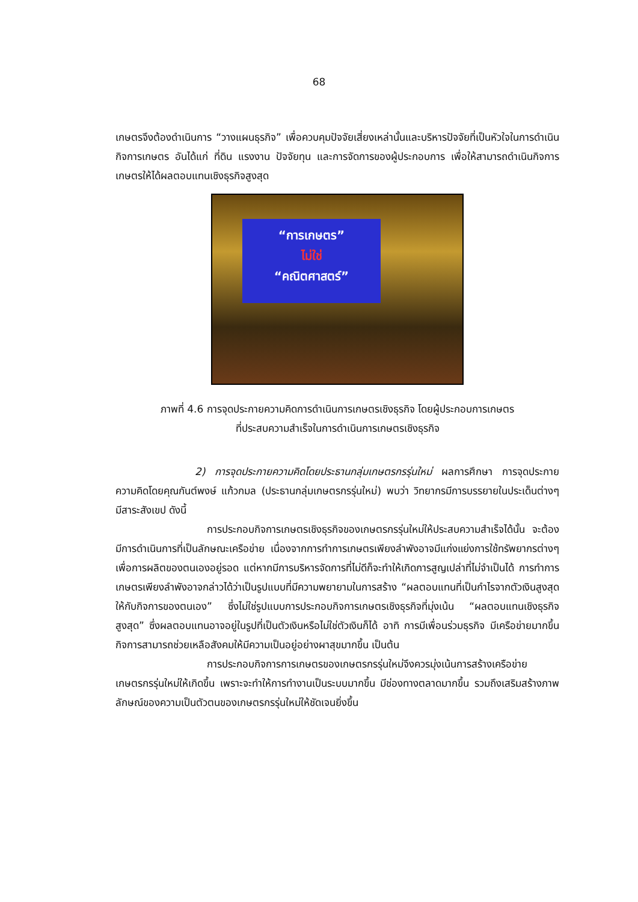68
เกษตรจึงต้องดำเนินการ “วางแผนธุรกิจ” เพื่อควบคุมปัจจัยเสี่ยงเหล่านั้นและบริหารปัจจัยที่เป็นหัวใจในการดำเนินกิจการเกษตร อันได้แก่ ที่ดิน แรงงาน ปัจจัยทุน และการจัดการของผู้ประกอบการ เพื่อให้สามารถดำเนินกิจการเกษตรให้ได้ผลตอบแทนเชิงธุรกิจสูงสุด
“การเกษตร”
ไม่ใช่
“คณิตศาสตร์”
ภาพที่ 4.6 การจุดประกายความคิดการดำเนินการเกษตรเชิงธุรกิจ โดยผู้ประกอบการเกษตร
ที่ประสบความสำเร็จในการดำเนินการเกษตรเชิงธุรกิจ
2) การจุดประกายความคิดโดยประธานกลุ่มเกษตรกรรุ่นใหม่ ผลการศึกษา การจุดประกายความคิดโดยคุณกันต์พงษ์ แก้วกมล (ประธานกลุ่มเกษตรกรรุ่นใหม่) พบว่า วิทยากรมีการบรรยายในประเด็นต่างๆ มีสาระสังเขป ดังนี้
การประกอบกิจการเกษตรเชิงธุรกิจของเกษตรกรรุ่นใหม่ให้ประสบความสำเร็จได้นั้น จะต้องมีการดำเนินการที่เป็นลักษณะเครือข่าย เนื่องจากการทำการเกษตรเพียงลำพังอาจมีแก่งแย่งการใช้ทรัพยากรต่างๆ เพื่อการผลิตของตนเองอยู่รอด แต่หากมีการบริหารจัดการที่ไม่ดีก็จะทำให้เกิดการสูญเปล่าที่ไม่จำเป็นได้ การทำการเกษตรเพียงลำพังอาจกล่าวได้ว่าเป็นรูปแบบที่มีความพยายามในการสร้าง “ผลตอบแทนที่เป็นกำไรจากตัวเงินสูงสุดให้กับกิจการของตนเอง” ซึ่งไม่ใช่รูปแบบการประกอบกิจการเกษตรเชิงธุรกิจที่มุ่งเน้น “ผลตอบแทนเชิงธุรกิจสูงสุด” ซึ่งผลตอบแทนอาจอยู่ในรูปที่เป็นตัวเงินหรือไม่ใช่ตัวเงินก็ได้ อาทิ การมีเพื่อนร่วมธุรกิจ มีเครือข่ายมากขึ้น กิจการสามารถช่วยเหลือสังคมให้มีความเป็นอยู่อย่างผาสุขมากขึ้น เป็นต้น
การประกอบกิจการการเกษตรของเกษตรกรรุ่นใหม่จึงควรมุ่งเน้นการสร้างเครือข่ายเกษตรกรรุ่นใหม่ให้เกิดขึ้น เพราะจะทำให้การทำงานเป็นระบบมากขึ้น มีช่องทางตลาดมากขึ้น รวมถึงเสริมสร้างภาพลักษณ์ของความเป็นตัวตนของเกษตรกรรุ่นใหม่ให้ชัดเจนยิ่งขึ้น